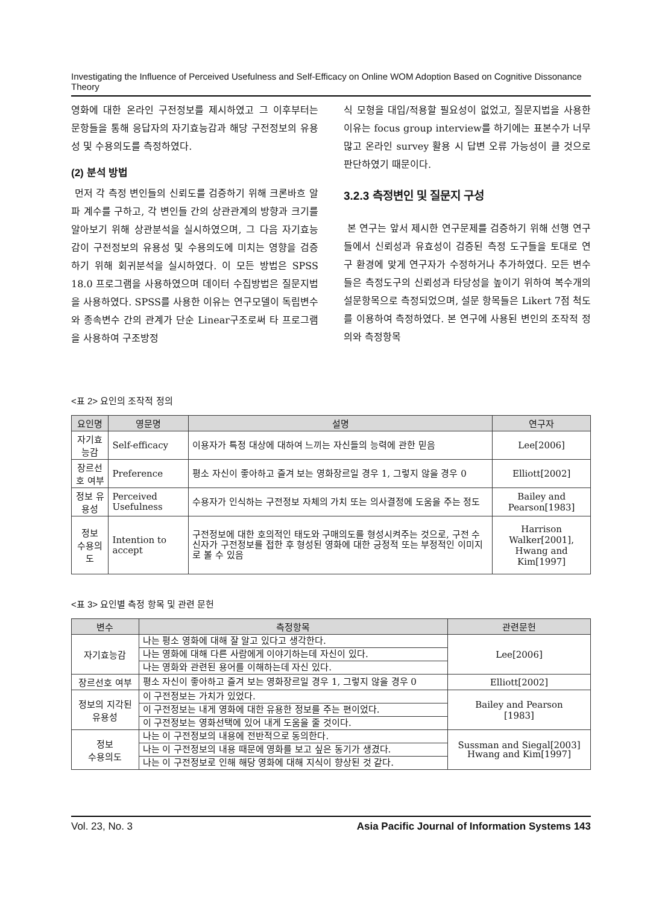Investigating the Influence of Perceived Usefulness and Self-Efficacy on Online WOM Adoption Based on Cognitive Dissonance Theory
영화에 대한 온라인 구전정보를 제시하였고 그 이후부터는 문항들을 통해 응답자의 자기효능감과 해당 구전정보의 유용성 및 수용의도를 측정하였다.
(2) 분석 방법
먼저 각 측정 변인들의 신뢰도를 검증하기 위해 크론바흐 알파 계수를 구하고, 각 변인들 간의 상관관계의 방향과 크기를 알아보기 위해 상관분석을 실시하였으며, 그 다음 자기효능감이 구전정보의 유용성 및 수용의도에 미치는 영향을 검증하기 위해 회귀분석을 실시하였다. 이 모든 방법은 SPSS 18.0 프로그램을 사용하였으며 데이터 수집방법은 질문지법을 사용하였다. SPSS를 사용한 이유는 연구모델이 독립변수와 종속변수 간의 관계가 단순 Linear구조로써 타 프로그램을 사용하여 구조방정
식 모형을 대입/적용할 필요성이 없었고, 질문지법을 사용한 이유는 focus group interview를 하기에는 표본수가 너무 많고 온라인 survey 활용 시 답변 오류 가능성이 클 것으로 판단하였기 때문이다.
3.2.3 측정변인 및 질문지 구성
본 연구는 앞서 제시한 연구문제를 검증하기 위해 선행 연구들에서 신뢰성과 유효성이 검증된 측정 도구들을 토대로 연구 환경에 맞게 연구자가 수정하거나 추가하였다. 모든 변수들은 측정도구의 신뢰성과 타당성을 높이기 위하여 복수개의 설문항목으로 측정되었으며, 설문 항목들은 Likert 7점 척도를 이용하여 측정하였다. 본 연구에 사용된 변인의 조작적 정의와 측정항목
<표 2> 요인의 조작적 정의
| 요인명 | 영문명 | 설명 | 연구자 |
| --- | --- | --- | --- |
| 자기효능감 | Self-efficacy | 이용자가 특정 대상에 대하여 느끼는 자신들의 능력에 관한 믿음 | Lee[2006] |
| 장르선호 여부 | Preference | 평소 자신이 좋아하고 즐겨 보는 영화장르일 경우 1, 그렇지 않을 경우 0 | Elliott[2002] |
| 정보 유용성 | Perceived Usefulness | 수용자가 인식하는 구전정보 자체의 가치 또는 의사결정에 도움을 주는 정도 | Bailey and Pearson[1983] |
| 정보 수용의도 | Intention to accept | 구전정보에 대한 호의적인 태도와 구매의도를 형성시켜주는 것으로, 구전 수신자가 구전정보를 접한 후 형성된 영화에 대한 긍정적 또는 부정적인 이미지로 볼 수 있음 | Harrison Walker[2001], Hwang and Kim[1997] |
<표 3> 요인별 측정 항목 및 관련 문헌
| 변수 | 측정항목 | 관련문헌 |
| --- | --- | --- |
| 자기효능감 | 나는 평소 영화에 대해 잘 알고 있다고 생각한다. | Lee[2006] |
| | 나는 영화에 대해 다른 사람에게 이야기하는데 자신이 있다. | |
| | 나는 영화와 관련된 용어를 이해하는데 자신 있다. | |
| 장르선호 여부 | 평소 자신이 좋아하고 즐겨 보는 영화장르일 경우 1, 그렇지 않을 경우 0 | Elliott[2002] |
| 정보의 지각된 유용성 | 이 구전정보는 가치가 있었다. | Bailey and Pearson [1983] |
| | 이 구전정보는 내게 영화에 대한 유용한 정보를 주는 편이었다. | |
| | 이 구전정보는 영화선택에 있어 내게 도움을 줄 것이다. | |
| 정보 수용의도 | 나는 이 구전정보의 내용에 전반적으로 동의한다. | Sussman and Siegal[2003] Hwang and Kim[1997] |
| | 나는 이 구전정보의 내용 때문에 영화를 보고 싶은 동기가 생겼다. | |
| | 나는 이 구전정보로 인해 해당 영화에 대해 지식이 향상된 것 같다. | |
Vol. 23, No. 3 Asia Pacific Journal of Information Systems 143